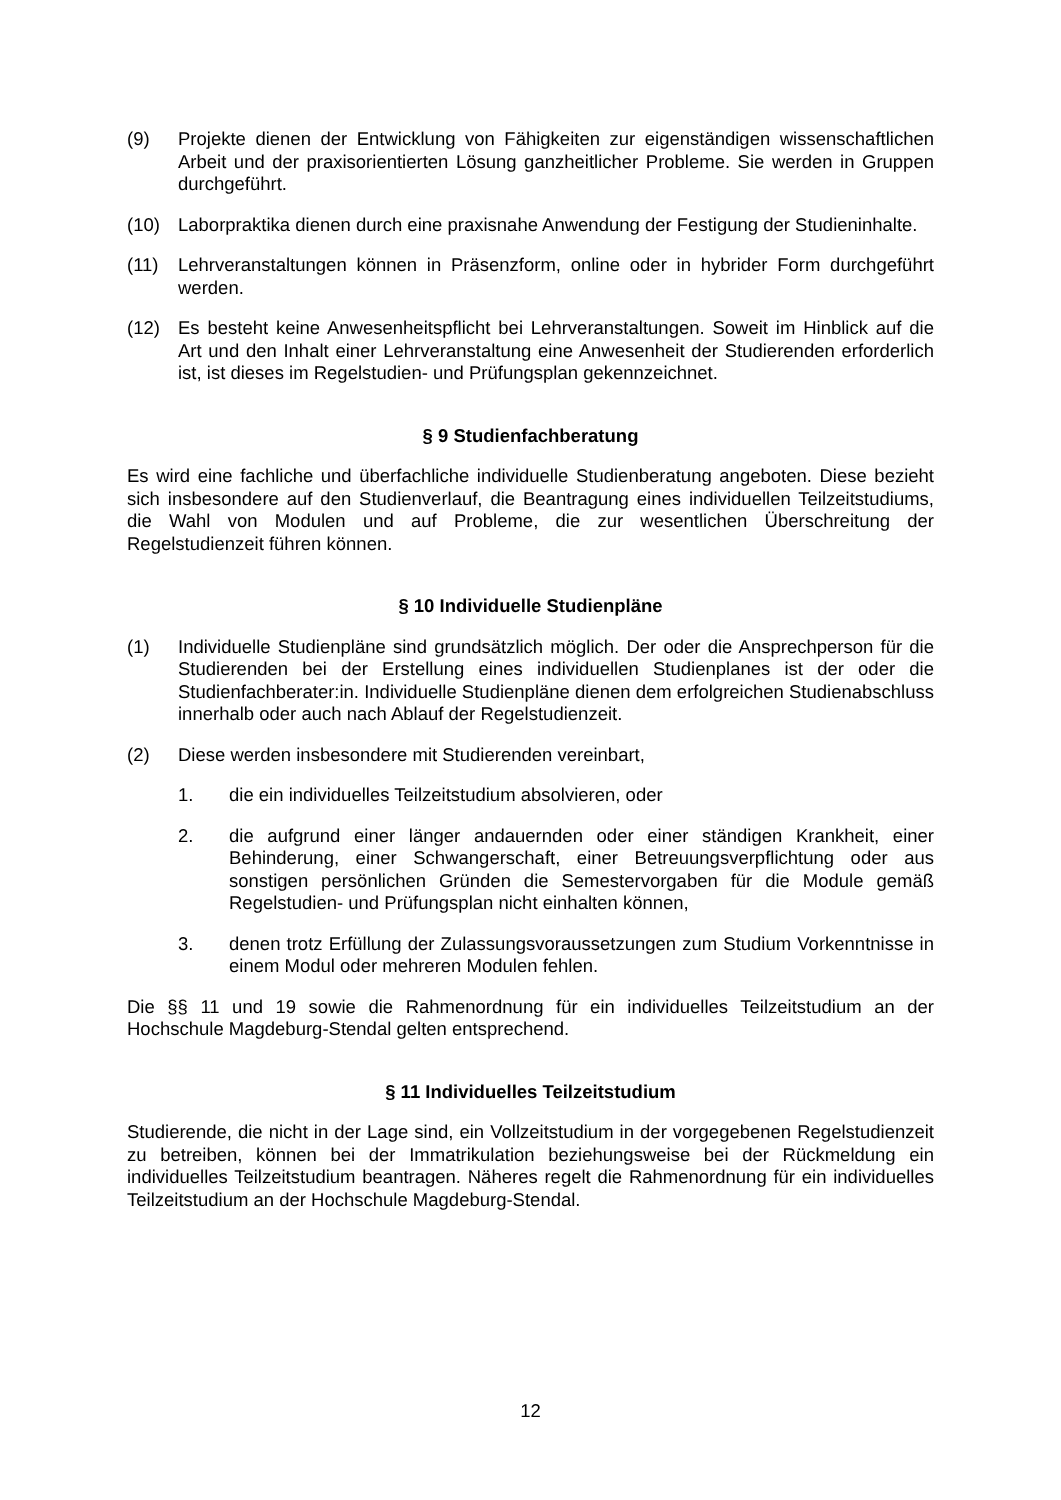(9) Projekte dienen der Entwicklung von Fähigkeiten zur eigenständigen wissenschaftlichen Arbeit und der praxisorientierten Lösung ganzheitlicher Probleme. Sie werden in Gruppen durchgeführt.
(10) Laborpraktika dienen durch eine praxisnahe Anwendung der Festigung der Studieninhalte.
(11) Lehrveranstaltungen können in Präsenzform, online oder in hybrider Form durchgeführt werden.
(12) Es besteht keine Anwesenheitspflicht bei Lehrveranstaltungen. Soweit im Hinblick auf die Art und den Inhalt einer Lehrveranstaltung eine Anwesenheit der Studierenden erforderlich ist, ist dieses im Regelstudien- und Prüfungsplan gekennzeichnet.
§ 9 Studienfachberatung
Es wird eine fachliche und überfachliche individuelle Studienberatung angeboten. Diese bezieht sich insbesondere auf den Studienverlauf, die Beantragung eines individuellen Teilzeitstudiums, die Wahl von Modulen und auf Probleme, die zur wesentlichen Überschreitung der Regelstudienzeit führen können.
§ 10 Individuelle Studienpläne
(1) Individuelle Studienpläne sind grundsätzlich möglich. Der oder die Ansprechperson für die Studierenden bei der Erstellung eines individuellen Studienplanes ist der oder die Studienfachberater:in. Individuelle Studienpläne dienen dem erfolgreichen Studienabschluss innerhalb oder auch nach Ablauf der Regelstudienzeit.
(2) Diese werden insbesondere mit Studierenden vereinbart,
1. die ein individuelles Teilzeitstudium absolvieren, oder
2. die aufgrund einer länger andauernden oder einer ständigen Krankheit, einer Behinderung, einer Schwangerschaft, einer Betreuungsverpflichtung oder aus sonstigen persönlichen Gründen die Semestervorgaben für die Module gemäß Regelstudien- und Prüfungsplan nicht einhalten können,
3. denen trotz Erfüllung der Zulassungsvoraussetzungen zum Studium Vorkenntnisse in einem Modul oder mehreren Modulen fehlen.
Die §§ 11 und 19 sowie die Rahmenordnung für ein individuelles Teilzeitstudium an der Hochschule Magdeburg-Stendal gelten entsprechend.
§ 11 Individuelles Teilzeitstudium
Studierende, die nicht in der Lage sind, ein Vollzeitstudium in der vorgegebenen Regelstudienzeit zu betreiben, können bei der Immatrikulation beziehungsweise bei der Rückmeldung ein individuelles Teilzeitstudium beantragen. Näheres regelt die Rahmenordnung für ein individuelles Teilzeitstudium an der Hochschule Magdeburg-Stendal.
12